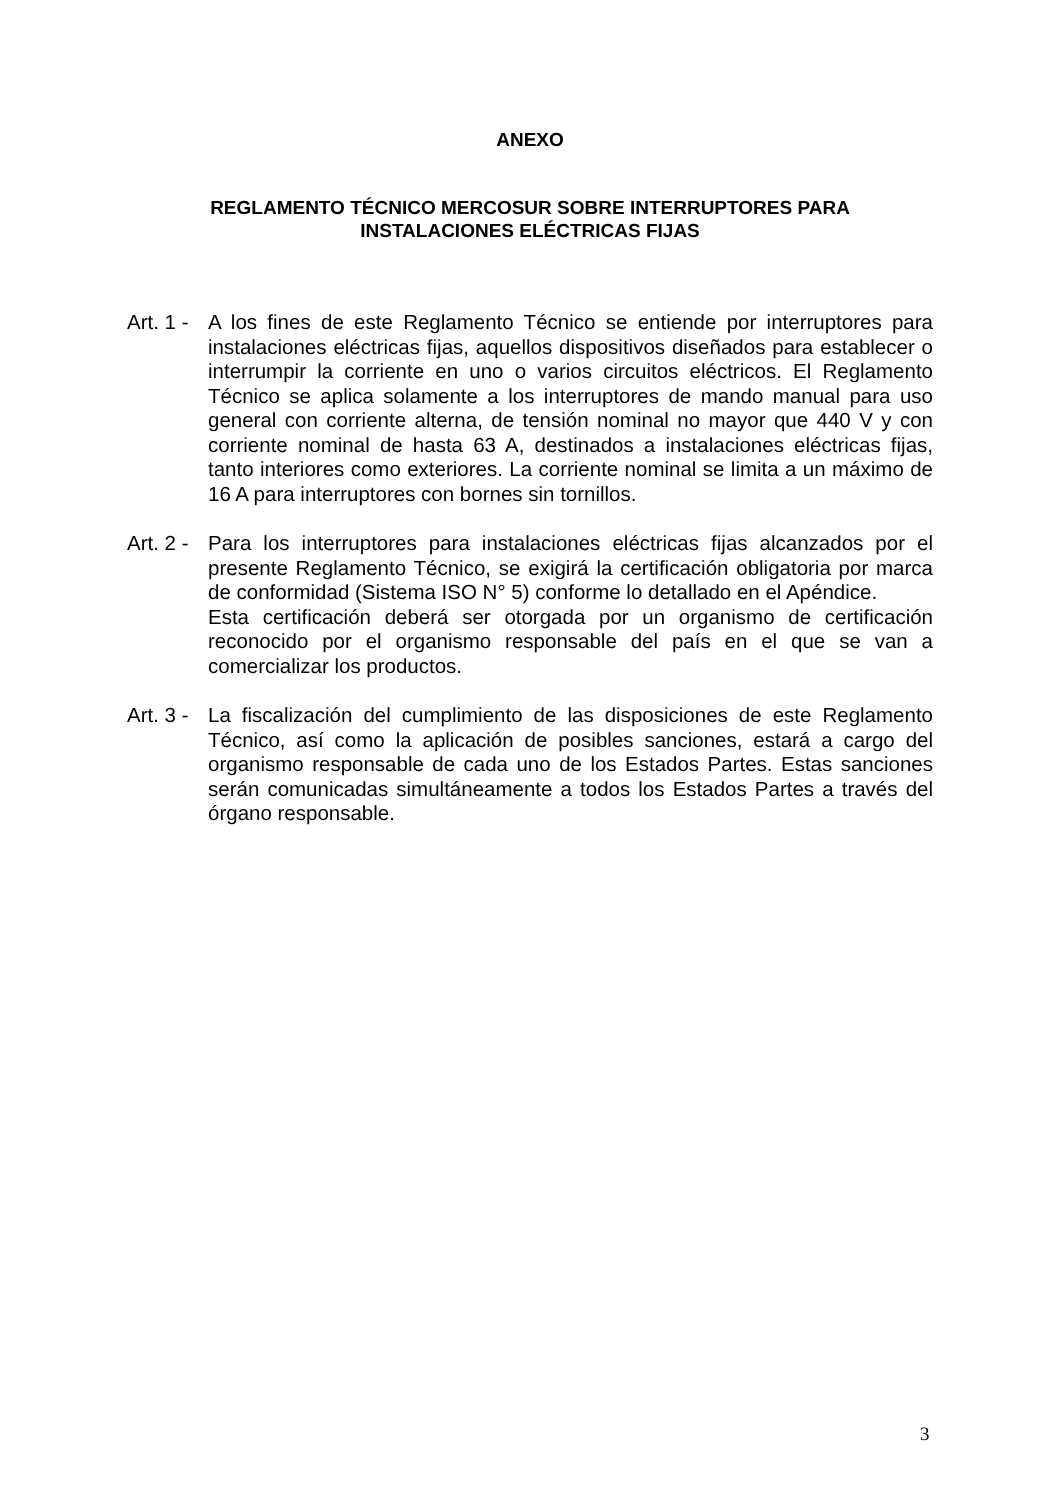ANEXO
REGLAMENTO TÉCNICO MERCOSUR SOBRE INTERRUPTORES PARA
INSTALACIONES ELÉCTRICAS FIJAS
Art. 1 -
A los fines de este Reglamento Técnico se entiende por interruptores para instalaciones eléctricas fijas, aquellos dispositivos diseñados para establecer o interrumpir la corriente en uno o varios circuitos eléctricos. El Reglamento Técnico se aplica solamente a los interruptores de mando manual para uso general con corriente alterna, de tensión nominal no mayor que 440 V y con corriente nominal de hasta 63 A, destinados a instalaciones eléctricas fijas, tanto interiores como exteriores. La corriente nominal se limita a un máximo de 16 A para interruptores con bornes sin tornillos.
Art. 2 -
Para los interruptores para instalaciones eléctricas fijas alcanzados por el presente Reglamento Técnico, se exigirá la certificación obligatoria por marca de conformidad (Sistema ISO N° 5) conforme lo detallado en el Apéndice.
Esta certificación deberá ser otorgada por un organismo de certificación reconocido por el organismo responsable del país en el que se van a comercializar los productos.
Art. 3 -
La fiscalización del cumplimiento de las disposiciones de este Reglamento Técnico, así como la aplicación de posibles sanciones, estará a cargo del organismo responsable de cada uno de los Estados Partes. Estas sanciones serán comunicadas simultáneamente a todos los Estados Partes a través del órgano responsable.
3